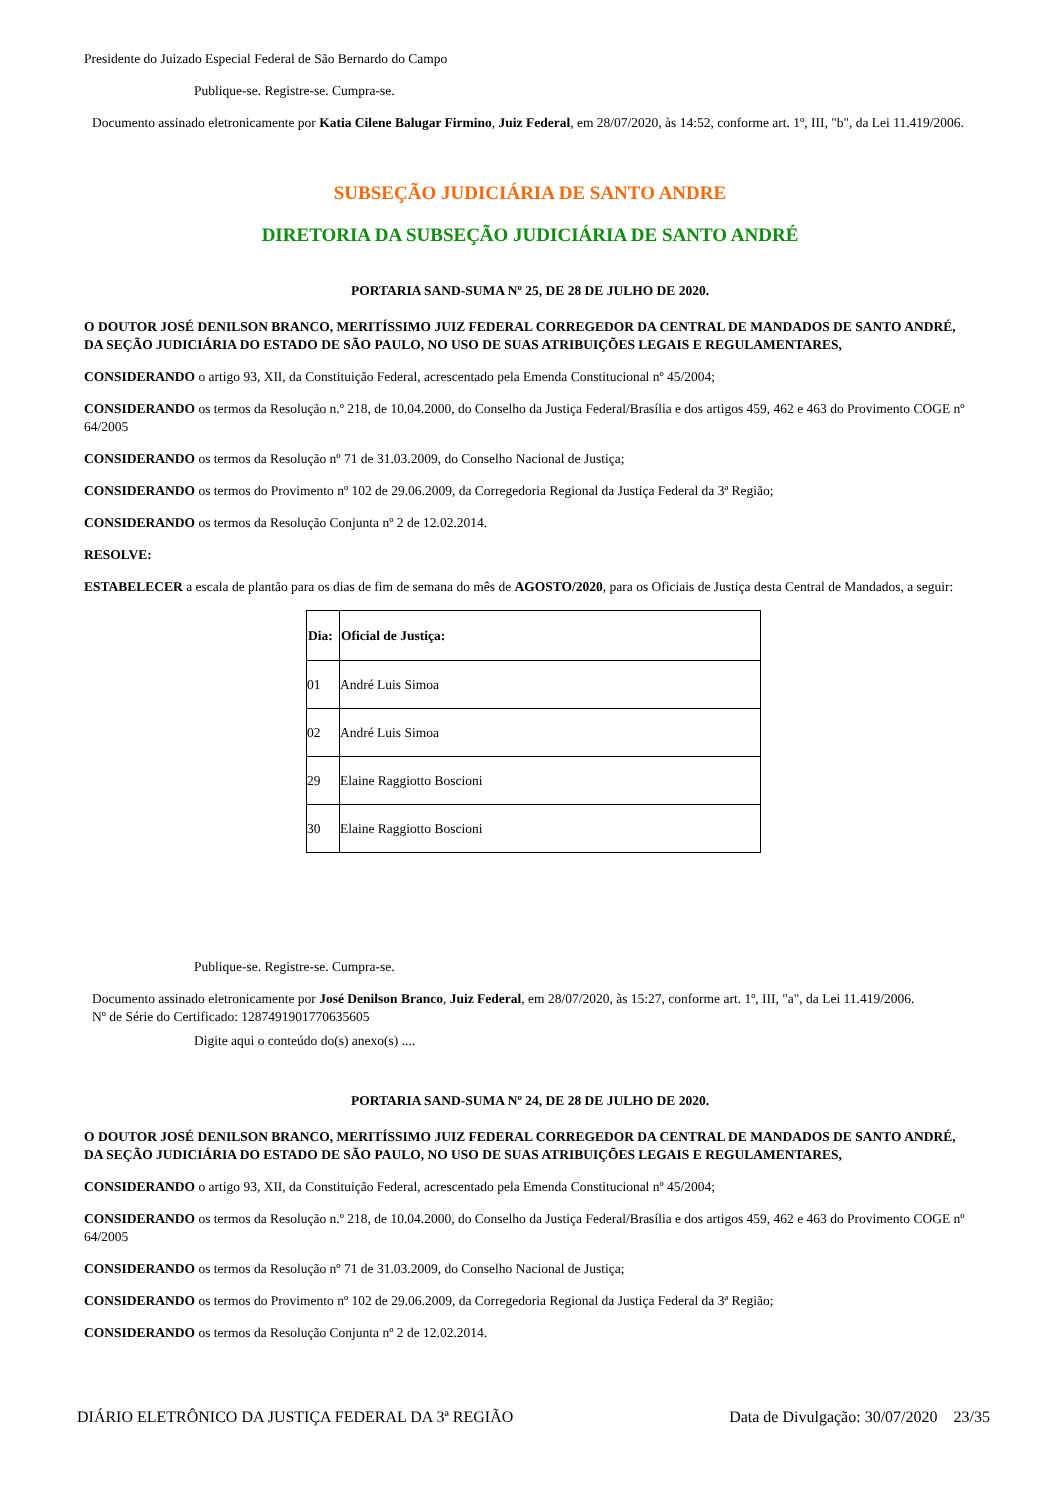Presidente do Juizado Especial Federal de São Bernardo do Campo
Publique-se. Registre-se. Cumpra-se.
Documento assinado eletronicamente por Katia Cilene Balugar Firmino, Juiz Federal, em 28/07/2020, às 14:52, conforme art. 1º, III, "b", da Lei 11.419/2006.
SUBSEÇÃO JUDICIÁRIA DE SANTO ANDRE
DIRETORIA DA SUBSEÇÃO JUDICIÁRIA DE SANTO ANDRÉ
PORTARIA SAND-SUMA Nº 25, DE 28 DE JULHO DE 2020.
O DOUTOR JOSÉ DENILSON BRANCO, MERITÍSSIMO JUIZ FEDERAL CORREGEDOR DA CENTRAL DE MANDADOS DE SANTO ANDRÉ, DA SEÇÃO JUDICIÁRIA DO ESTADO DE SÃO PAULO, NO USO DE SUAS ATRIBUIÇÕES LEGAIS E REGULAMENTARES,
CONSIDERANDO o artigo 93, XII, da Constituição Federal, acrescentado pela Emenda Constitucional nº 45/2004;
CONSIDERANDO os termos da Resolução n.º 218, de 10.04.2000, do Conselho da Justiça Federal/Brasília e dos artigos 459, 462 e 463 do Provimento COGE nº 64/2005
CONSIDERANDO os termos da Resolução nº 71 de 31.03.2009, do Conselho Nacional de Justiça;
CONSIDERANDO os termos do Provimento nº 102 de 29.06.2009, da Corregedoria Regional da Justiça Federal da 3ª Região;
CONSIDERANDO os termos da Resolução Conjunta nº 2 de 12.02.2014.
RESOLVE:
ESTABELECER a escala de plantão para os dias de fim de semana do mês de AGOSTO/2020, para os Oficiais de Justiça desta Central de Mandados, a seguir:
| Dia: | Oficial de Justiça: |
| --- | --- |
| 01 | André Luis Simoa |
| 02 | André Luis Simoa |
| 29 | Elaine Raggiotto Boscioni |
| 30 | Elaine Raggiotto Boscioni |
Publique-se. Registre-se. Cumpra-se.
Documento assinado eletronicamente por José Denilson Branco, Juiz Federal, em 28/07/2020, às 15:27, conforme art. 1º, III, "a", da Lei 11.419/2006.
Nº de Série do Certificado: 1287491901770635605
Digite aqui o conteúdo do(s) anexo(s) ....
PORTARIA SAND-SUMA Nº 24, DE 28 DE JULHO DE 2020.
O DOUTOR JOSÉ DENILSON BRANCO, MERITÍSSIMO JUIZ FEDERAL CORREGEDOR DA CENTRAL DE MANDADOS DE SANTO ANDRÉ, DA SEÇÃO JUDICIÁRIA DO ESTADO DE SÃO PAULO, NO USO DE SUAS ATRIBUIÇÕES LEGAIS E REGULAMENTARES,
CONSIDERANDO o artigo 93, XII, da Constituição Federal, acrescentado pela Emenda Constitucional nº 45/2004;
CONSIDERANDO os termos da Resolução n.º 218, de 10.04.2000, do Conselho da Justiça Federal/Brasília e dos artigos 459, 462 e 463 do Provimento COGE nº 64/2005
CONSIDERANDO os termos da Resolução nº 71 de 31.03.2009, do Conselho Nacional de Justiça;
CONSIDERANDO os termos do Provimento nº 102 de 29.06.2009, da Corregedoria Regional da Justiça Federal da 3ª Região;
CONSIDERANDO os termos da Resolução Conjunta nº 2 de 12.02.2014.
DIÁRIO ELETRÔNICO DA JUSTIÇA FEDERAL DA 3ª REGIÃO Data de Divulgação: 30/07/2020 23/35